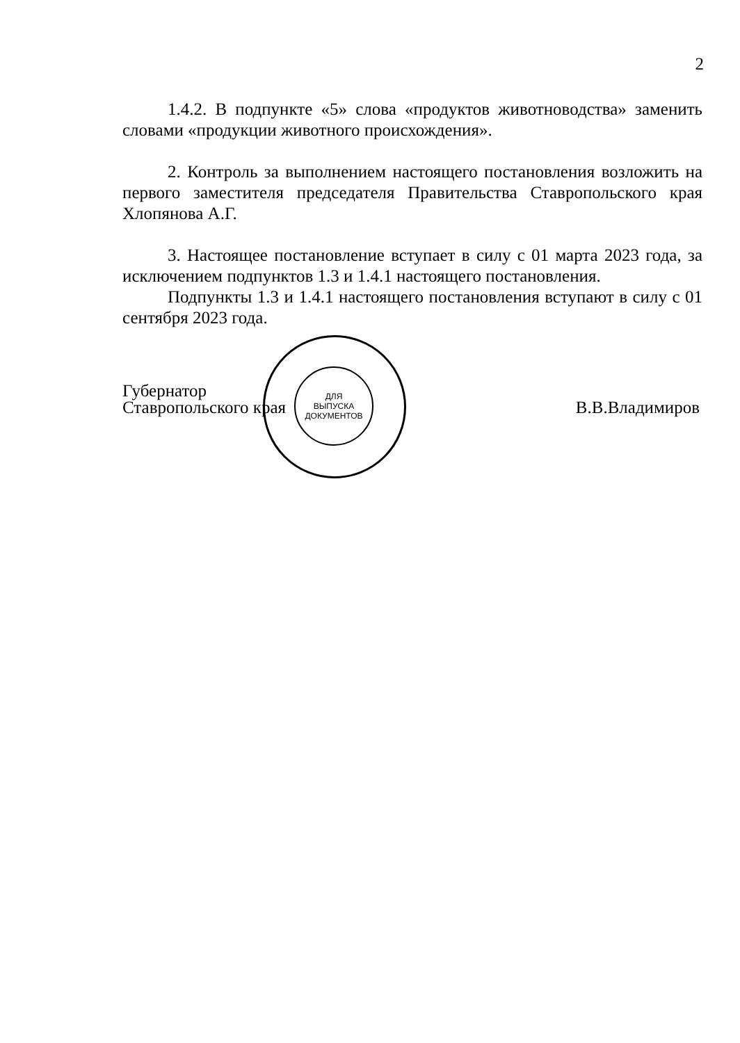2
1.4.2. В подпункте «5» слова «продуктов животноводства» заменить словами «продукции животного происхождения».
2. Контроль за выполнением настоящего постановления возложить на первого заместителя председателя Правительства Ставропольского края Хлопянова А.Г.
3. Настоящее постановление вступает в силу с 01 марта 2023 года, за исключением подпунктов 1.3 и 1.4.1 настоящего постановления.
Подпункты 1.3 и 1.4.1 настоящего постановления вступают в силу с 01 сентября 2023 года.
ДЛЯ
ВЫПУСКА
ДОКУМЕНТОВ
Губернатор
Ставропольского края
В.В.Владимиров